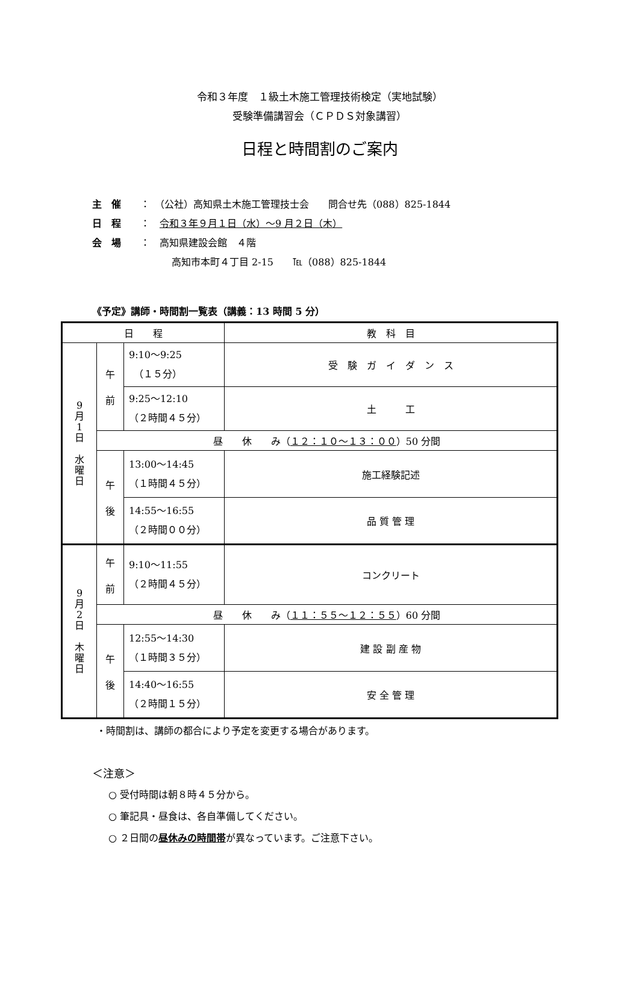令和３年度　１級土木施工管理技術検定（実地試験）
受験準備講習会（ＣＰＤＳ対象講習）
日程と時間割のご案内
主　催 ：　（公社）高知県土木施工管理技士会　　問合せ先（088）825-1844
日　程 ：　令和３年９月１日（水）～9 月２日（木）
会　場 ：　高知県建設会館　４階
高知市本町４丁目 2-15　　℡（088）825-1844
《予定》講師・時間割一覧表（講義：13 時間 5 分）
| 日 程 | | | 教 科 目 |
| 9 月 1 日 水 曜 日 | 午 前 | 9:10～9:25 （１５分） | 受 験 ガ イ ダ ン ス |
| | | 9:25～12:10 （２時間４５分） | 土 工 |
| | 昼 休 み（ １２：１０～１３：００ ）50 分間 | | |
| | 午 後 | 13:00～14:45 （１時間４５分） | 施工経験記述 |
| | | 14:55～16:55 （２時間００分） | 品 質 管 理 |
| 9 月 2 日 木 曜 日 | 午 前 | 9:10～11:55 （２時間４５分） | コンクリート |
| | 昼 休 み（ １１：５５～１２：５５ ）60 分間 | | |
| | 午 後 | 12:55～14:30 （１時間３５分） | 建 設 副 産 物 |
| | | 14:40～16:55 （２時間１５分） | 安 全 管 理 |
・時間割は、講師の都合により予定を変更する場合があります。
＜注意＞
○ 受付時間は朝８時４５分から。
○ 筆記具・昼食は、各自準備してください。
○ ２日間の昼休みの時間帯が異なっています。ご注意下さい。